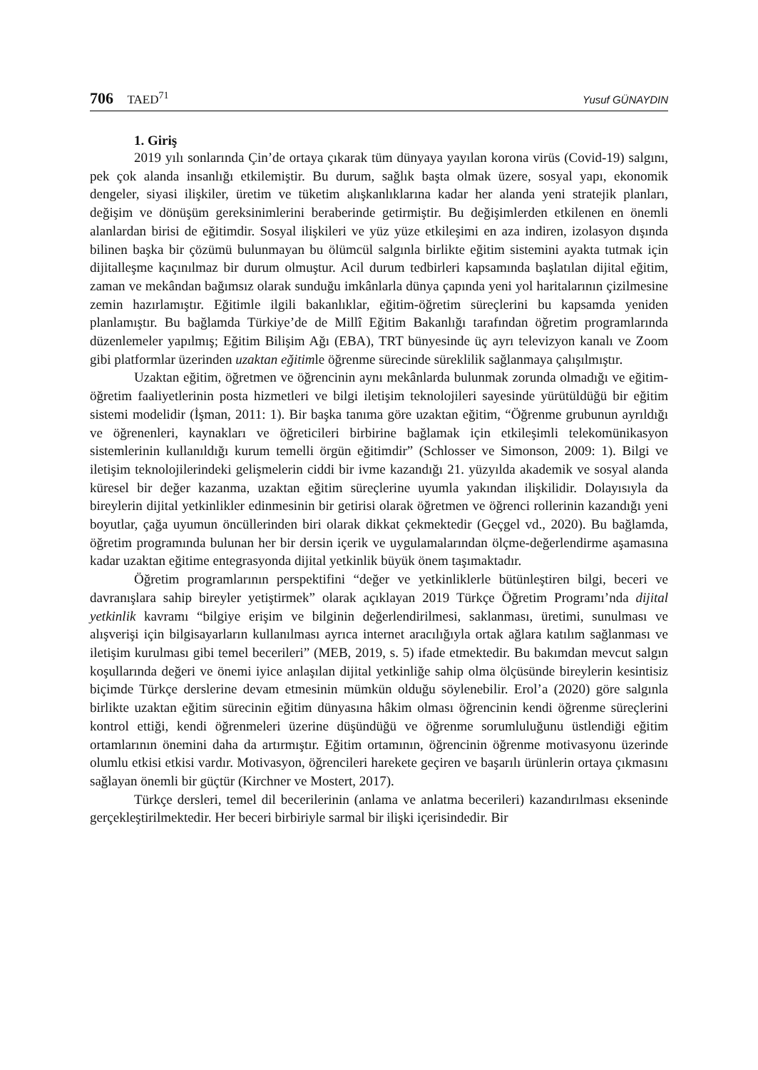706 TAED<sup>71</sup> Yusuf GÜNAYDIN
1. Giriş
2019 yılı sonlarında Çin’de ortaya çıkarak tüm dünyaya yayılan korona virüs (Covid-19) salgını, pek çok alanda insanlığı etkilemiştir. Bu durum, sağlık başta olmak üzere, sosyal yapı, ekonomik dengeler, siyasi ilişkiler, üretim ve tüketim alışkanlıklarına kadar her alanda yeni stratejik planları, değişim ve dönüşüm gereksinimlerini beraberinde getirmiştir. Bu değişimlerden etkilenen en önemli alanlardan birisi de eğitimdir. Sosyal ilişkileri ve yüz yüze etkileşimi en aza indiren, izolasyon dışında bilinen başka bir çözümü bulunmayan bu ölümcül salgınla birlikte eğitim sistemini ayakta tutmak için dijitalleşme kaçınılmaz bir durum olmuştur. Acil durum tedbirleri kapsamında başlatılan dijital eğitim, zaman ve mekândan bağımsız olarak sunduğu imkânlarla dünya çapında yeni yol haritalarının çizilmesine zemin hazırlamıştır. Eğitimle ilgili bakanlıklar, eğitim-öğretim süreçlerini bu kapsamda yeniden planlamıştır. Bu bağlamda Türkiye’de de Millî Eğitim Bakanlığı tarafından öğretim programlarında düzenlemeler yapılmış; Eğitim Bilişim Ağı (EBA), TRT bünyesinde üç ayrı televizyon kanalı ve Zoom gibi platformlar üzerinden uzaktan eğitimle öğrenme sürecinde süreklilik sağlanmaya çalışılmıştır.
Uzaktan eğitim, öğretmen ve öğrencinin aynı mekânlarda bulunmak zorunda olmadığı ve eğitim-öğretim faaliyetlerinin posta hizmetleri ve bilgi iletişim teknolojileri sayesinde yürütüldüğü bir eğitim sistemi modelidir (İşman, 2011: 1). Bir başka tanıma göre uzaktan eğitim, “Öğrenme grubunun ayrıldığı ve öğrenenleri, kaynakları ve öğreticileri birbirine bağlamak için etkileşimli telekomünikasyon sistemlerinin kullanıldığı kurum temelli örgün eğitimdir” (Schlosser ve Simonson, 2009: 1). Bilgi ve iletişim teknolojilerindeki gelişmelerin ciddi bir ivme kazandığı 21. yüzyılda akademik ve sosyal alanda küresel bir değer kazanma, uzaktan eğitim süreçlerine uyumla yakından ilişkilidir. Dolayısıyla da bireylerin dijital yetkinlikler edinmesinin bir getirisi olarak öğretmen ve öğrenci rollerinin kazandığı yeni boyutlar, çağa uyumun öncüllerinden biri olarak dikkat çekmektedir (Geçgel vd., 2020). Bu bağlamda, öğretim programında bulunan her bir dersin içerik ve uygulamalarından ölçme-değerlendirme aşamasına kadar uzaktan eğitime entegrasyonda dijital yetkinlik büyük önem taşımaktadır.
Öğretim programlarının perspektifini “değer ve yetkinliklerle bütünleştiren bilgi, beceri ve davranışlara sahip bireyler yetiştirmek” olarak açıklayan 2019 Türkçe Öğretim Programı’nda dijital yetkinlik kavramı “bilgiye erişim ve bilginin değerlendirilmesi, saklanması, üretimi, sunulması ve alışverişi için bilgisayarların kullanılması ayrıca internet aracılığıyla ortak ağlara katılım sağlanması ve iletişim kurulması gibi temel becerileri” (MEB, 2019, s. 5) ifade etmektedir. Bu bakımdan mevcut salgın koşullarında değeri ve önemi iyice anlaşılan dijital yetkinliğe sahip olma ölçüsünde bireylerin kesintisiz biçimde Türkçe derslerine devam etmesinin mümkün olduğu söylenebilir. Erol’a (2020) göre salgınla birlikte uzaktan eğitim sürecinin eğitim dünyasına hâkim olması öğrencinin kendi öğrenme süreçlerini kontrol ettiği, kendi öğrenmeleri üzerine düşündüğü ve öğrenme sorumluluğunu üstlendiği eğitim ortamlarının önemini daha da artırmıştır. Eğitim ortamının, öğrencinin öğrenme motivasyonu üzerinde olumlu etkisi etkisi vardır. Motivasyon, öğrencileri harekete geçiren ve başarılı ürünlerin ortaya çıkmasını sağlayan önemli bir güçtür (Kirchner ve Mostert, 2017).
Türkçe dersleri, temel dil becerilerinin (anlama ve anlatma becerileri) kazandırılması ekseninde gerçekleştirilmektedir. Her beceri birbiriyle sarmal bir ilişki içerisindedir. Bir